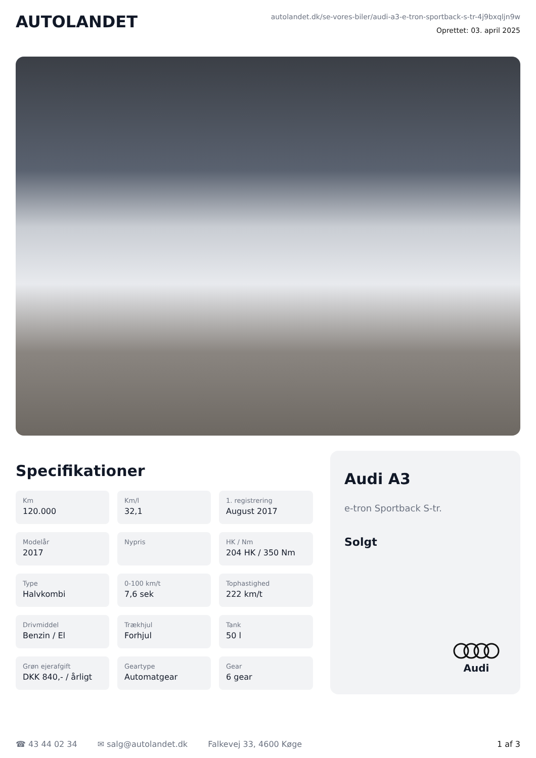AUTOLANDET
autolandet.dk/se-vores-biler/audi-a3-e-tron-sportback-s-tr-4j9bxqljn9w
Oprettet: 03. april 2025
Specifikationer
Km
120.000
Km/l
32,1
1. registrering
August 2017
Modelår
2017
Nypris
HK / Nm
204 HK / 350 Nm
Type
Halvkombi
0-100 km/t
7,6 sek
Tophastighed
222 km/t
Drivmiddel
Benzin / El
Trækhjul
Forhjul
Tank
50 l
Grøn ejerafgift
DKK 840,- / årligt
Geartype
Automatgear
Gear
6 gear
Audi A3
e-tron Sportback S-tr.
Solgt
Audi
☎ 43 44 02 34 ✉ salg@autolandet.dk Falkevej 33, 4600 Køge 1 af 3